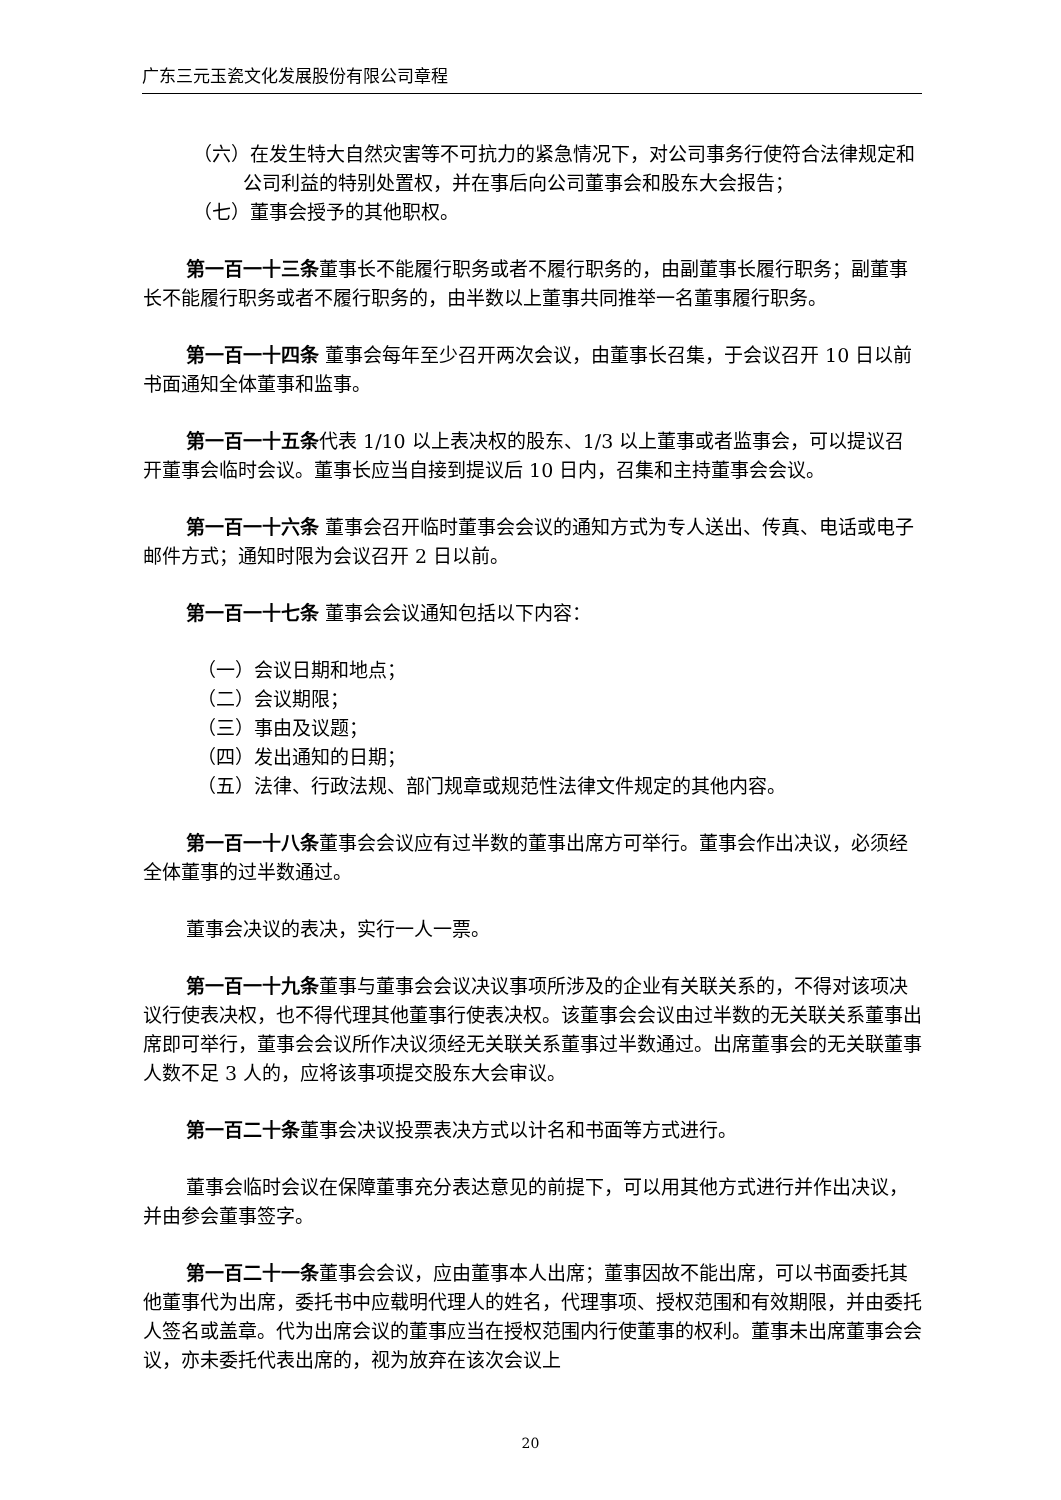广东三元玉瓷文化发展股份有限公司章程
（六）在发生特大自然灾害等不可抗力的紧急情况下，对公司事务行使符合法律规定和公司利益的特别处置权，并在事后向公司董事会和股东大会报告；
（七）董事会授予的其他职权。
第一百一十三条董事长不能履行职务或者不履行职务的，由副董事长履行职务；副董事长不能履行职务或者不履行职务的，由半数以上董事共同推举一名董事履行职务。
第一百一十四条 董事会每年至少召开两次会议，由董事长召集，于会议召开 10 日以前书面通知全体董事和监事。
第一百一十五条代表 1/10 以上表决权的股东、1/3 以上董事或者监事会，可以提议召开董事会临时会议。董事长应当自接到提议后 10 日内，召集和主持董事会会议。
第一百一十六条 董事会召开临时董事会会议的通知方式为专人送出、传真、电话或电子邮件方式；通知时限为会议召开 2 日以前。
第一百一十七条 董事会会议通知包括以下内容：
（一）会议日期和地点；
（二）会议期限；
（三）事由及议题；
（四）发出通知的日期；
（五）法律、行政法规、部门规章或规范性法律文件规定的其他内容。
第一百一十八条董事会会议应有过半数的董事出席方可举行。董事会作出决议，必须经全体董事的过半数通过。
董事会决议的表决，实行一人一票。
第一百一十九条董事与董事会会议决议事项所涉及的企业有关联关系的，不得对该项决议行使表决权，也不得代理其他董事行使表决权。该董事会会议由过半数的无关联关系董事出席即可举行，董事会会议所作决议须经无关联关系董事过半数通过。出席董事会的无关联董事人数不足 3 人的，应将该事项提交股东大会审议。
第一百二十条董事会决议投票表决方式以计名和书面等方式进行。
董事会临时会议在保障董事充分表达意见的前提下，可以用其他方式进行并作出决议，并由参会董事签字。
第一百二十一条董事会会议，应由董事本人出席；董事因故不能出席，可以书面委托其他董事代为出席，委托书中应载明代理人的姓名，代理事项、授权范围和有效期限，并由委托人签名或盖章。代为出席会议的董事应当在授权范围内行使董事的权利。董事未出席董事会会议，亦未委托代表出席的，视为放弃在该次会议上
20